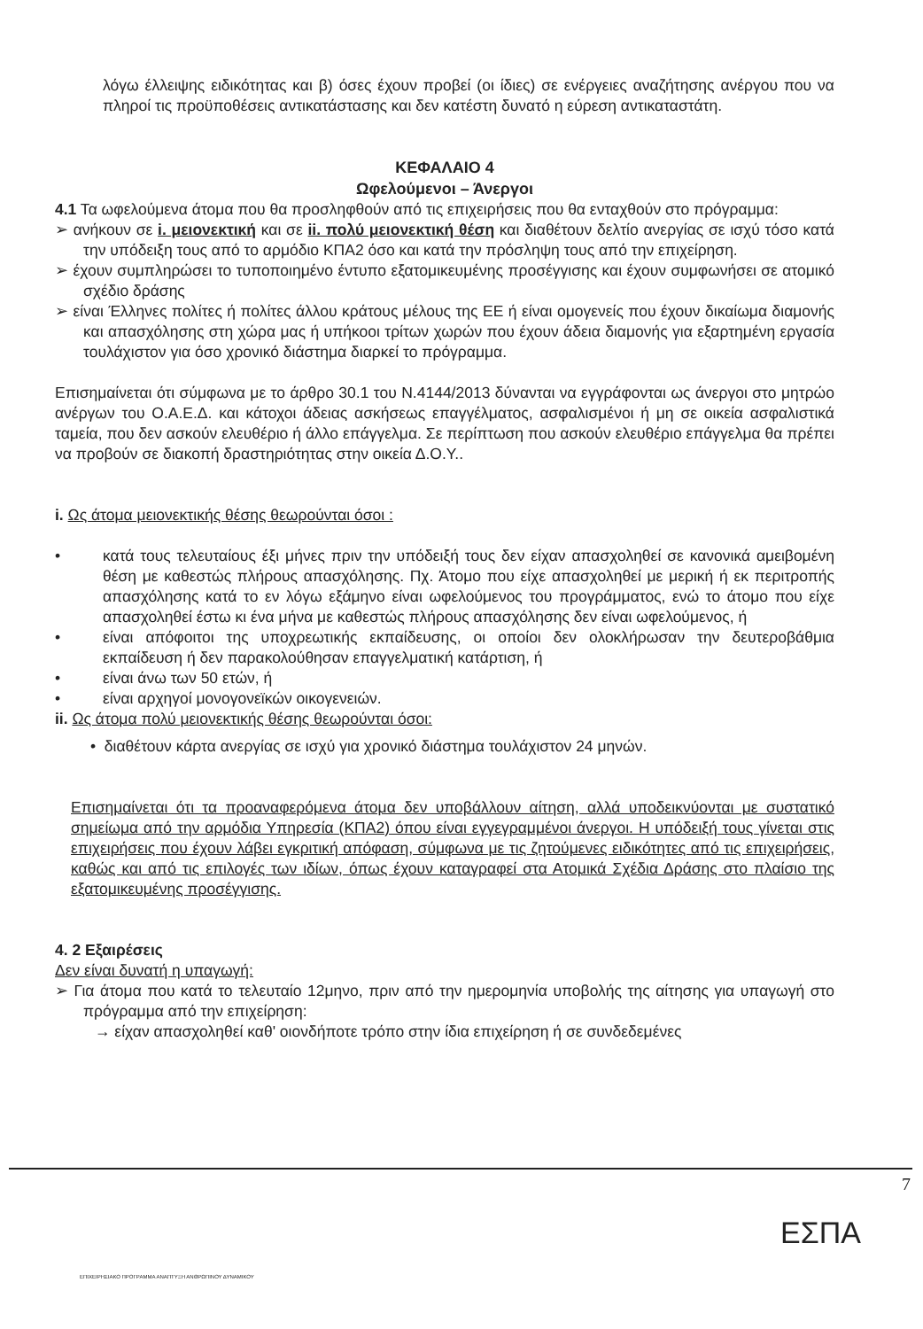λόγω έλλειψης ειδικότητας και β) όσες έχουν προβεί (οι ίδιες) σε ενέργειες αναζήτησης ανέργου που να πληροί τις προϋποθέσεις αντικατάστασης και δεν κατέστη δυνατό η εύρεση αντικαταστάτη.
ΚΕΦΑΛΑΙΟ 4
Ωφελούμενοι – Άνεργοι
4.1 Τα ωφελούμενα άτομα που θα προσληφθούν από τις επιχειρήσεις που θα ενταχθούν στο πρόγραμμα:
➢ ανήκουν σε i. μειονεκτική και σε ii. πολύ μειονεκτική θέση και διαθέτουν δελτίο ανεργίας σε ισχύ τόσο κατά την υπόδειξη τους από το αρμόδιο ΚΠΑ2 όσο και κατά την πρόσληψη τους από την επιχείρηση.
➢ έχουν συμπληρώσει το τυποποιημένο έντυπο εξατομικευμένης προσέγγισης και έχουν συμφωνήσει σε ατομικό σχέδιο δράσης
➢ είναι Έλληνες πολίτες ή πολίτες άλλου κράτους μέλους της ΕΕ ή είναι ομογενείς που έχουν δικαίωμα διαμονής και απασχόλησης στη χώρα μας ή υπήκοοι τρίτων χωρών που έχουν άδεια διαμονής για εξαρτημένη εργασία τουλάχιστον για όσο χρονικό διάστημα διαρκεί το πρόγραμμα.
Επισημαίνεται ότι σύμφωνα με το άρθρο 30.1 του Ν.4144/2013 δύνανται να εγγράφονται ως άνεργοι στο μητρώο ανέργων του Ο.Α.Ε.Δ. και κάτοχοι άδειας ασκήσεως επαγγέλματος, ασφαλισμένοι ή μη σε οικεία ασφαλιστικά ταμεία, που δεν ασκούν ελευθέριο ή άλλο επάγγελμα. Σε περίπτωση που ασκούν ελευθέριο επάγγελμα θα πρέπει να προβούν σε διακοπή δραστηριότητας στην οικεία Δ.Ο.Υ..
i. Ως άτομα μειονεκτικής θέσης θεωρούνται όσοι :
• κατά τους τελευταίους έξι μήνες πριν την υπόδειξή τους δεν είχαν απασχοληθεί σε κανονικά αμειβομένη θέση με καθεστώς πλήρους απασχόλησης. Πχ. Άτομο που είχε απασχοληθεί με μερική ή εκ περιτροπής απασχόλησης κατά το εν λόγω εξάμηνο είναι ωφελούμενος του προγράμματος, ενώ το άτομο που είχε απασχοληθεί έστω κι ένα μήνα με καθεστώς πλήρους απασχόλησης δεν είναι ωφελούμενος, ή
• είναι απόφοιτοι της υποχρεωτικής εκπαίδευσης, οι οποίοι δεν ολοκλήρωσαν την δευτεροβάθμια εκπαίδευση ή δεν παρακολούθησαν επαγγελματική κατάρτιση, ή
• είναι άνω των 50 ετών, ή
• είναι αρχηγοί μονογονεϊκών οικογενειών.
ii. Ως άτομα πολύ μειονεκτικής θέσης θεωρούνται όσοι:
• διαθέτουν κάρτα ανεργίας σε ισχύ για χρονικό διάστημα τουλάχιστον 24 μηνών.
Επισημαίνεται ότι τα προαναφερόμενα άτομα δεν υποβάλλουν αίτηση, αλλά υποδεικνύονται με συστατικό σημείωμα από την αρμόδια Υπηρεσία (ΚΠΑ2) όπου είναι εγγεγραμμένοι άνεργοι. Η υπόδειξή τους γίνεται στις επιχειρήσεις που έχουν λάβει εγκριτική απόφαση, σύμφωνα με τις ζητούμενες ειδικότητες από τις επιχειρήσεις, καθώς και από τις επιλογές των ιδίων, όπως έχουν καταγραφεί στα Ατομικά Σχέδια Δράσης στο πλαίσιο της εξατομικευμένης προσέγγισης.
4. 2 Εξαιρέσεις
Δεν είναι δυνατή η υπαγωγή:
➢ Για άτομα που κατά το τελευταίο 12μηνο, πριν από την ημερομηνία υποβολής της αίτησης για υπαγωγή στο πρόγραμμα από την επιχείρηση:
→ είχαν απασχοληθεί καθ' οιονδήποτε τρόπο στην ίδια επιχείρηση ή σε συνδεδεμένες
7
ΕΠΙΧΕΙΡΗΣΙΑΚΟ ΠΡΟΓΡΑΜΜΑ ΑΝΑΠΤΥΞΗ ΑΝΘΡΩΠΙΝΟΥ ΔΥΝΑΜΙΚΟΥ
ΕΣΠΑ